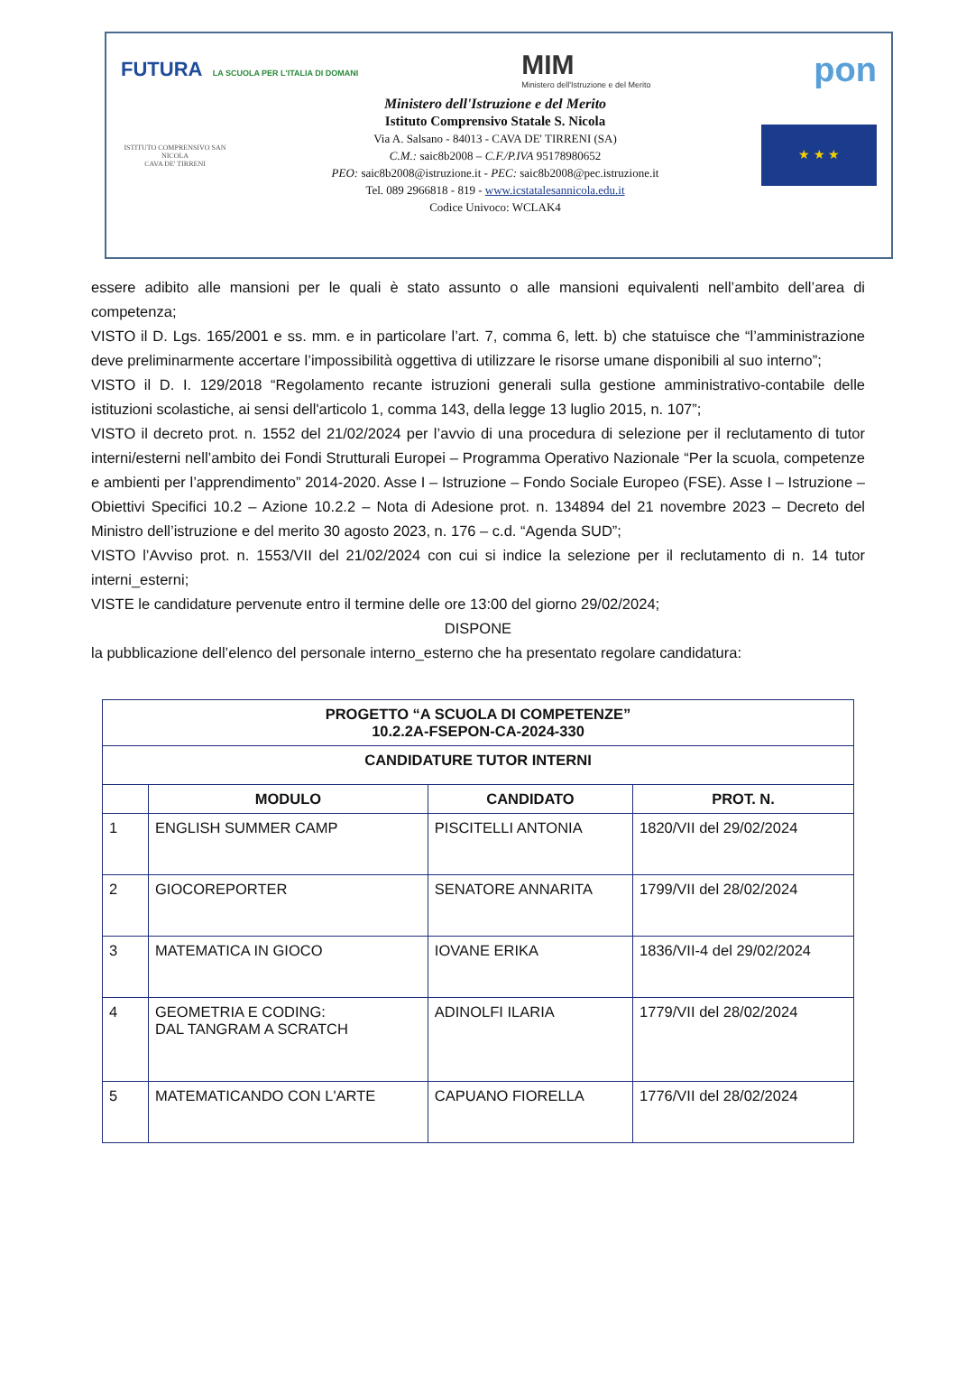FUTURA LA SCUOLA PER L'ITALIA DI DOMANI
MIM
Ministero dell'Istruzione e del Merito
pon
ISTITUTO COMPRENSIVO SAN NICOLA
CAVA DE' TIRRENI
Ministero dell'Istruzione e del Merito
Istituto Comprensivo Statale S. Nicola
Via A. Salsano - 84013 - CAVA DE' TIRRENI (SA)
C.M.: saic8b2008 – C.F./P.IVA 95178980652
PEO: saic8b2008@istruzione.it - PEC: saic8b2008@pec.istruzione.it
Tel. 089 2966818 - 819 - www.icstatalesannicola.edu.it
Codice Univoco: WCLAK4
★ ★ ★
essere adibito alle mansioni per le quali è stato assunto o alle mansioni equivalenti nell’ambito dell’area di competenza;
VISTO il D. Lgs. 165/2001 e ss. mm. e in particolare l’art. 7, comma 6, lett. b) che statuisce che “l’amministrazione deve preliminarmente accertare l’impossibilità oggettiva di utilizzare le risorse umane disponibili al suo interno”;
VISTO il D. I. 129/2018 “Regolamento recante istruzioni generali sulla gestione amministrativo-contabile delle istituzioni scolastiche, ai sensi dell'articolo 1, comma 143, della legge 13 luglio 2015, n. 107”;
VISTO il decreto prot. n. 1552 del 21/02/2024 per l’avvio di una procedura di selezione per il reclutamento di tutor interni/esterni nell’ambito dei Fondi Strutturali Europei – Programma Operativo Nazionale “Per la scuola, competenze e ambienti per l’apprendimento” 2014-2020. Asse I – Istruzione – Fondo Sociale Europeo (FSE). Asse I – Istruzione – Obiettivi Specifici 10.2 – Azione 10.2.2 – Nota di Adesione prot. n. 134894 del 21 novembre 2023 – Decreto del Ministro dell’istruzione e del merito 30 agosto 2023, n. 176 – c.d. “Agenda SUD”;
VISTO l’Avviso prot. n. 1553/VII del 21/02/2024 con cui si indice la selezione per il reclutamento di n. 14 tutor interni_esterni;
VISTE le candidature pervenute entro il termine delle ore 13:00 del giorno 29/02/2024;
DISPONE
la pubblicazione dell’elenco del personale interno_esterno che ha presentato regolare candidatura:
| PROGETTO “A SCUOLA DI COMPETENZE” 10.2.2A-FSEPON-CA-2024-330 | | | |
| --- | --- | --- | --- |
| CANDIDATURE TUTOR INTERNI | | | |
| | MODULO | CANDIDATO | PROT. N. |
| 1 | ENGLISH SUMMER CAMP | PISCITELLI ANTONIA | 1820/VII del 29/02/2024 |
| 2 | GIOCOREPORTER | SENATORE ANNARITA | 1799/VII del 28/02/2024 |
| 3 | MATEMATICA IN GIOCO | IOVANE ERIKA | 1836/VII-4 del 29/02/2024 |
| 4 | GEOMETRIA E CODING: DAL TANGRAM A SCRATCH | ADINOLFI ILARIA | 1779/VII del 28/02/2024 |
| 5 | MATEMATICANDO CON L'ARTE | CAPUANO FIORELLA | 1776/VII del 28/02/2024 |